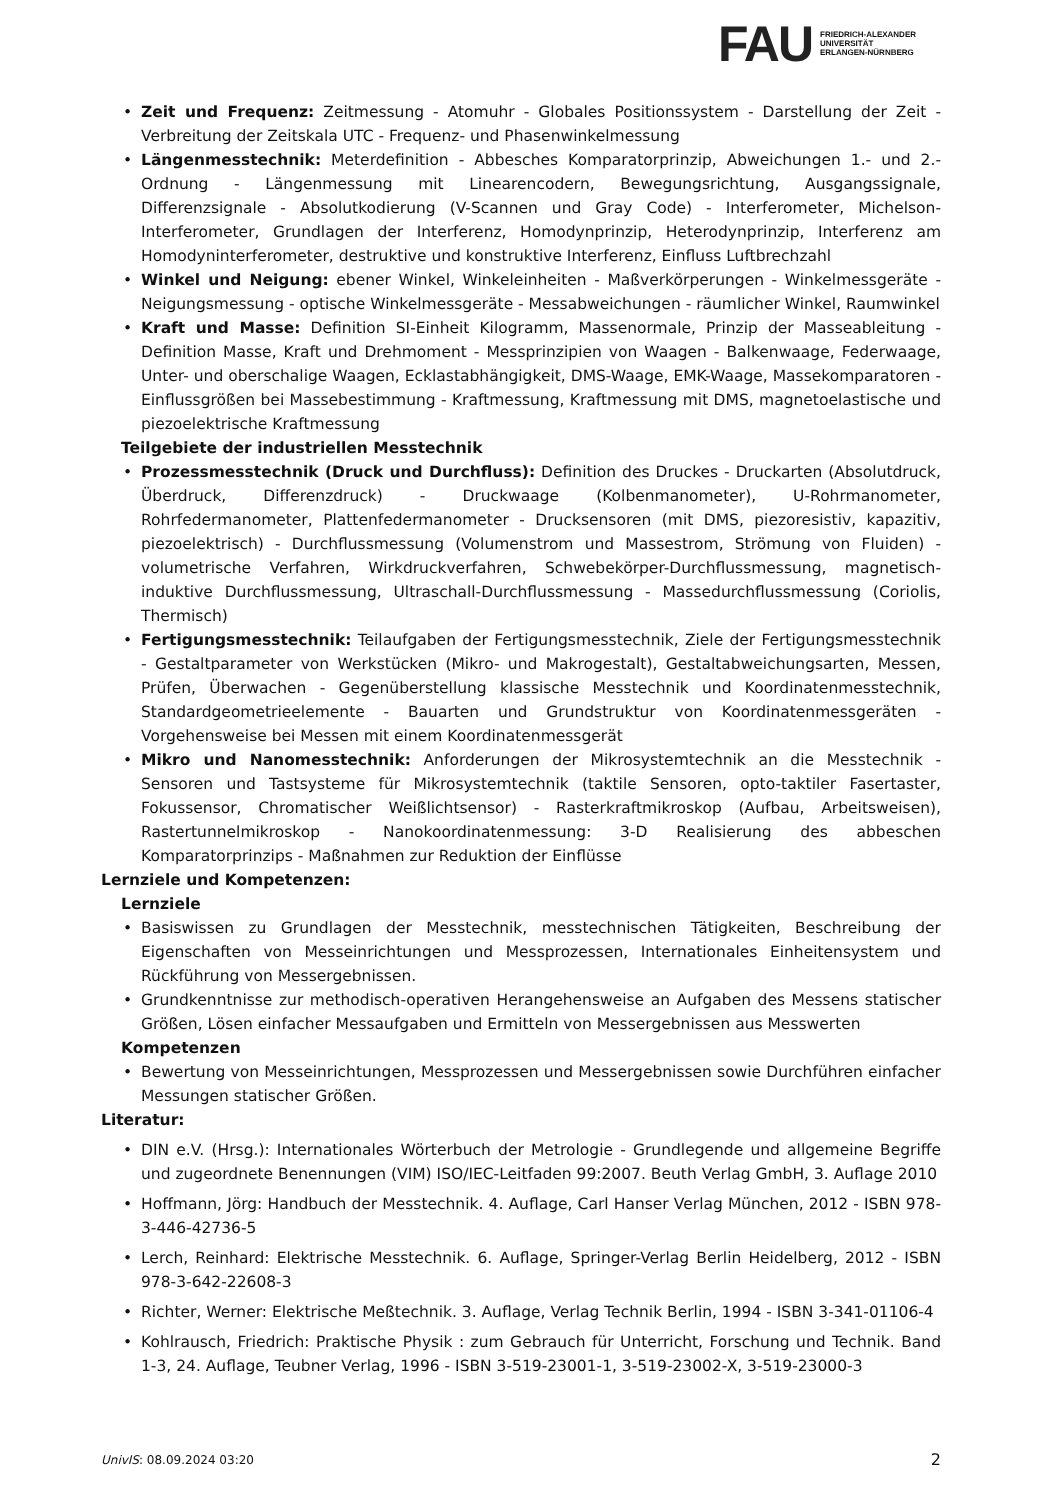FAU FRIEDRICH-ALEXANDER
UNIVERSITÄT
ERLANGEN-NÜRNBERG
• Zeit und Frequenz: Zeitmessung - Atomuhr - Globales Positionssystem - Darstellung der Zeit - Verbreitung der Zeitskala UTC - Frequenz- und Phasenwinkelmessung
• Längenmesstechnik: Meterdefinition - Abbesches Komparatorprinzip, Abweichungen 1.- und 2.-Ordnung - Längenmessung mit Linearencodern, Bewegungsrichtung, Ausgangssignale, Differenzsignale - Absolutkodierung (V-Scannen und Gray Code) - Interferometer, Michelson-Interferometer, Grundlagen der Interferenz, Homodynprinzip, Heterodynprinzip, Interferenz am Homodyninterferometer, destruktive und konstruktive Interferenz, Einfluss Luftbrechzahl
• Winkel und Neigung: ebener Winkel, Winkeleinheiten - Maßverkörperungen - Winkelmessgeräte - Neigungsmessung - optische Winkelmessgeräte - Messabweichungen - räumlicher Winkel, Raumwinkel
• Kraft und Masse: Definition SI-Einheit Kilogramm, Massenormale, Prinzip der Masseableitung - Definition Masse, Kraft und Drehmoment - Messprinzipien von Waagen - Balkenwaage, Federwaage, Unter- und oberschalige Waagen, Ecklastabhängigkeit, DMS-Waage, EMK-Waage, Massekomparatoren - Einflussgrößen bei Massebestimmung - Kraftmessung, Kraftmessung mit DMS, magnetoelastische und piezoelektrische Kraftmessung
Teilgebiete der industriellen Messtechnik
• Prozessmesstechnik (Druck und Durchfluss): Definition des Druckes - Druckarten (Absolutdruck, Überdruck, Differenzdruck) - Druckwaage (Kolbenmanometer), U-Rohrmanometer, Rohrfedermanometer, Plattenfedermanometer - Drucksensoren (mit DMS, piezoresistiv, kapazitiv, piezoelektrisch) - Durchflussmessung (Volumenstrom und Massestrom, Strömung von Fluiden) - volumetrische Verfahren, Wirkdruckverfahren, Schwebekörper-Durchflussmessung, magnetisch-induktive Durchflussmessung, Ultraschall-Durchflussmessung - Massedurchflussmessung (Coriolis, Thermisch)
• Fertigungsmesstechnik: Teilaufgaben der Fertigungsmesstechnik, Ziele der Fertigungsmesstechnik - Gestaltparameter von Werkstücken (Mikro- und Makrogestalt), Gestaltabweichungsarten, Messen, Prüfen, Überwachen - Gegenüberstellung klassische Messtechnik und Koordinatenmesstechnik, Standardgeometrieelemente - Bauarten und Grundstruktur von Koordinatenmessgeräten - Vorgehensweise bei Messen mit einem Koordinatenmessgerät
• Mikro und Nanomesstechnik: Anforderungen der Mikrosystemtechnik an die Messtechnik - Sensoren und Tastsysteme für Mikrosystemtechnik (taktile Sensoren, opto-taktiler Fasertaster, Fokussensor, Chromatischer Weißlichtsensor) - Rasterkraftmikroskop (Aufbau, Arbeitsweisen), Rastertunnelmikroskop - Nanokoordinatenmessung: 3-D Realisierung des abbeschen Komparatorprinzips - Maßnahmen zur Reduktion der Einflüsse
Lernziele und Kompetenzen:
Lernziele
• Basiswissen zu Grundlagen der Messtechnik, messtechnischen Tätigkeiten, Beschreibung der Eigenschaften von Messeinrichtungen und Messprozessen, Internationales Einheitensystem und Rückführung von Messergebnissen.
• Grundkenntnisse zur methodisch-operativen Herangehensweise an Aufgaben des Messens statischer Größen, Lösen einfacher Messaufgaben und Ermitteln von Messergebnissen aus Messwerten
Kompetenzen
• Bewertung von Messeinrichtungen, Messprozessen und Messergebnissen sowie Durchführen einfacher Messungen statischer Größen.
Literatur:
• DIN e.V. (Hrsg.): Internationales Wörterbuch der Metrologie - Grundlegende und allgemeine Begriffe und zugeordnete Benennungen (VIM) ISO/IEC-Leitfaden 99:2007. Beuth Verlag GmbH, 3. Auflage 2010
• Hoffmann, Jörg: Handbuch der Messtechnik. 4. Auflage, Carl Hanser Verlag München, 2012 - ISBN 978-3-446-42736-5
• Lerch, Reinhard: Elektrische Messtechnik. 6. Auflage, Springer-Verlag Berlin Heidelberg, 2012 - ISBN 978-3-642-22608-3
• Richter, Werner: Elektrische Meßtechnik. 3. Auflage, Verlag Technik Berlin, 1994 - ISBN 3-341-01106-4
• Kohlrausch, Friedrich: Praktische Physik : zum Gebrauch für Unterricht, Forschung und Technik. Band 1-3, 24. Auflage, Teubner Verlag, 1996 - ISBN 3-519-23001-1, 3-519-23002-X, 3-519-23000-3
UnivIS: 08.09.2024 03:20 2